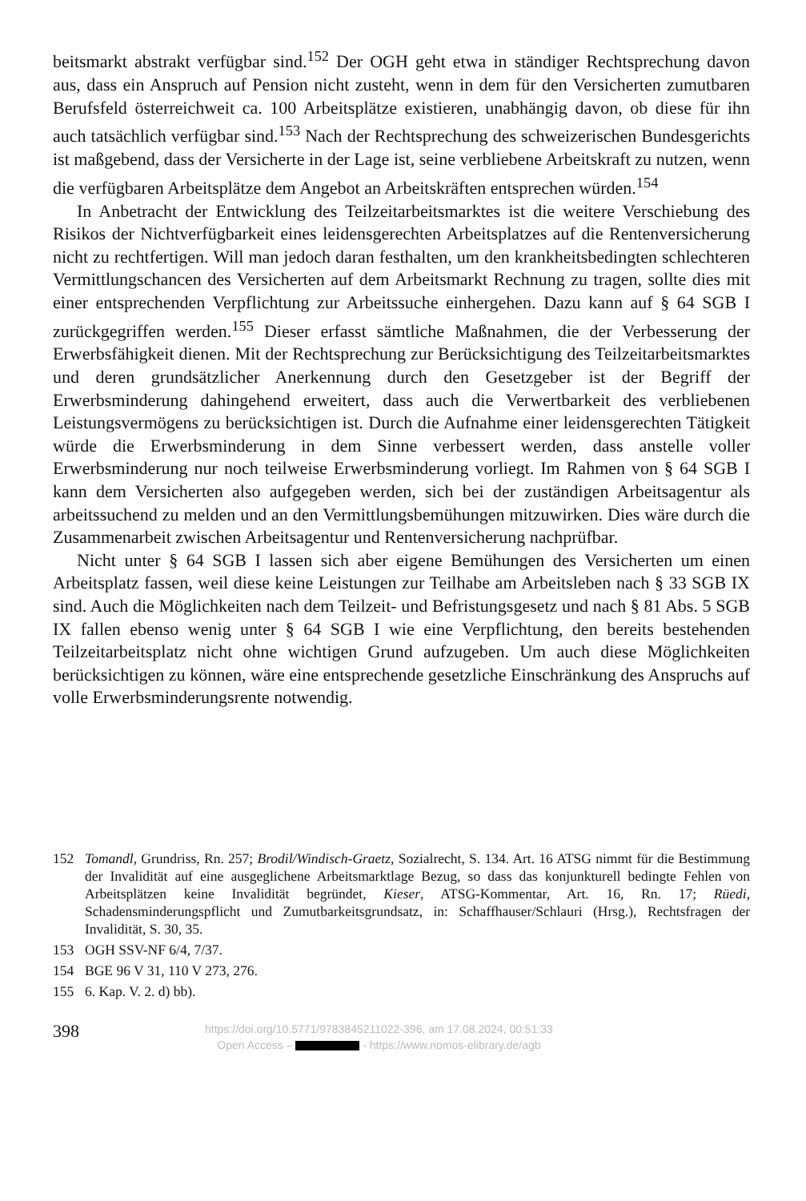beitsmarkt abstrakt verfügbar sind.<sup>152</sup> Der OGH geht etwa in ständiger Rechtsprechung davon aus, dass ein Anspruch auf Pension nicht zusteht, wenn in dem für den Versicherten zumutbaren Berufsfeld österreichweit ca. 100 Arbeitsplätze existieren, unabhängig davon, ob diese für ihn auch tatsächlich verfügbar sind.<sup>153</sup> Nach der Rechtsprechung des schweizerischen Bundesgerichts ist maßgebend, dass der Versicherte in der Lage ist, seine verbliebene Arbeitskraft zu nutzen, wenn die verfügbaren Arbeitsplätze dem Angebot an Arbeitskräften entsprechen würden.<sup>154</sup>
In Anbetracht der Entwicklung des Teilzeitarbeitsmarktes ist die weitere Verschiebung des Risikos der Nichtverfügbarkeit eines leidensgerechten Arbeitsplatzes auf die Rentenversicherung nicht zu rechtfertigen. Will man jedoch daran festhalten, um den krankheitsbedingten schlechteren Vermittlungschancen des Versicherten auf dem Arbeitsmarkt Rechnung zu tragen, sollte dies mit einer entsprechenden Verpflichtung zur Arbeitssuche einhergehen. Dazu kann auf § 64 SGB I zurückgegriffen werden.<sup>155</sup> Dieser erfasst sämtliche Maßnahmen, die der Verbesserung der Erwerbsfähigkeit dienen. Mit der Rechtsprechung zur Berücksichtigung des Teilzeitarbeitsmarktes und deren grundsätzlicher Anerkennung durch den Gesetzgeber ist der Begriff der Erwerbsminderung dahingehend erweitert, dass auch die Verwertbarkeit des verbliebenen Leistungsvermögens zu berücksichtigen ist. Durch die Aufnahme einer leidensgerechten Tätigkeit würde die Erwerbsminderung in dem Sinne verbessert werden, dass anstelle voller Erwerbsminderung nur noch teilweise Erwerbsminderung vorliegt. Im Rahmen von § 64 SGB I kann dem Versicherten also aufgegeben werden, sich bei der zuständigen Arbeitsagentur als arbeitssuchend zu melden und an den Vermittlungsbemühungen mitzuwirken. Dies wäre durch die Zusammenarbeit zwischen Arbeitsagentur und Rentenversicherung nachprüfbar.
Nicht unter § 64 SGB I lassen sich aber eigene Bemühungen des Versicherten um einen Arbeitsplatz fassen, weil diese keine Leistungen zur Teilhabe am Arbeitsleben nach § 33 SGB IX sind. Auch die Möglichkeiten nach dem Teilzeit- und Befristungsgesetz und nach § 81 Abs. 5 SGB IX fallen ebenso wenig unter § 64 SGB I wie eine Verpflichtung, den bereits bestehenden Teilzeitarbeitsplatz nicht ohne wichtigen Grund aufzugeben. Um auch diese Möglichkeiten berücksichtigen zu können, wäre eine entsprechende gesetzliche Einschränkung des Anspruchs auf volle Erwerbsminderungsrente notwendig.
152 Tomandl, Grundriss, Rn. 257; Brodil/Windisch-Graetz, Sozialrecht, S. 134. Art. 16 ATSG nimmt für die Bestimmung der Invalidität auf eine ausgeglichene Arbeitsmarktlage Bezug, so dass das konjunkturell bedingte Fehlen von Arbeitsplätzen keine Invalidität begründet, Kieser, ATSG-Kommentar, Art. 16, Rn. 17; Rüedi, Schadensminderungspflicht und Zumutbarkeitsgrundsatz, in: Schaffhauser/Schlauri (Hrsg.), Rechtsfragen der Invalidität, S. 30, 35.
153 OGH SSV-NF 6/4, 7/37.
154 BGE 96 V 31, 110 V 273, 276.
155 6. Kap. V. 2. d) bb).
398
https://doi.org/10.5771/9783845211022-396, am 17.08.2024, 00:51:33
Open Access – - https://www.nomos-elibrary.de/agb